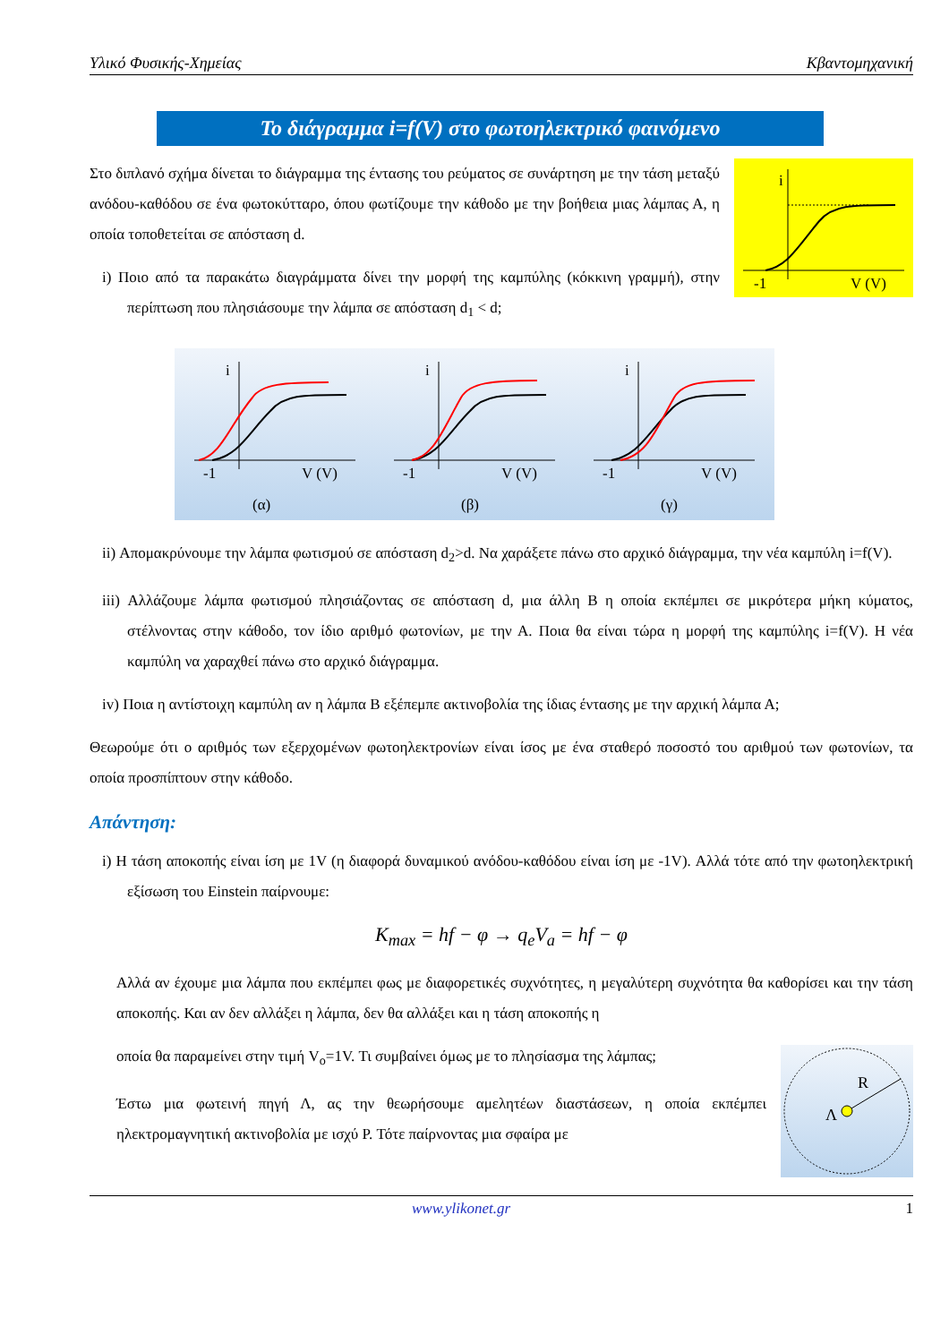Υλικό Φυσικής-Χημείας Κβαντομηχανική
Το διάγραμμα i=f(V) στο φωτοηλεκτρικό φαινόμενο
Στο διπλανό σχήμα δίνεται το διάγραμμα της έντασης του ρεύματος σε συνάρτηση με την τάση μεταξύ ανόδου-καθόδου σε ένα φωτοκύτταρο, όπου φωτίζουμε την κάθοδο με την βοήθεια μιας λάμπας Α, η οποία τοποθετείται σε απόσταση d.
i) Ποιο από τα παρακάτω διαγράμματα δίνει την μορφή της καμπύλης (κόκκινη γραμμή), στην περίπτωση που πλησιάσουμε την λάμπα σε απόσταση d<sub>1</sub> < d;
i
-1
V (V)
i
-1
V (V)
(α)
i
-1
V (V)
(β)
i
-1
V (V)
(γ)
ii) Απομακρύνουμε την λάμπα φωτισμού σε απόσταση d<sub>2</sub>>d. Να χαράξετε πάνω στο αρχικό διάγραμμα, την νέα καμπύλη i=f(V).
iii) Αλλάζουμε λάμπα φωτισμού πλησιάζοντας σε απόσταση d, μια άλλη Β η οποία εκπέμπει σε μικρότερα μήκη κύματος, στέλνοντας στην κάθοδο, τον ίδιο αριθμό φωτονίων, με την Α. Ποια θα είναι τώρα η μορφή της καμπύλης i=f(V). Η νέα καμπύλη να χαραχθεί πάνω στο αρχικό διάγραμμα.
iv) Ποια η αντίστοιχη καμπύλη αν η λάμπα Β εξέπεμπε ακτινοβολία της ίδιας έντασης με την αρχική λάμπα Α;
Θεωρούμε ότι ο αριθμός των εξερχομένων φωτοηλεκτρονίων είναι ίσος με ένα σταθερό ποσοστό του αριθμού των φωτονίων, τα οποία προσπίπτουν στην κάθοδο.
Απάντηση:
i) Η τάση αποκοπής είναι ίση με 1V (η διαφορά δυναμικού ανόδου-καθόδου είναι ίση με -1V). Αλλά τότε από την φωτοηλεκτρική εξίσωση του Einstein παίρνουμε:
K<sub>max</sub> = hf − φ → q<sub>e</sub>V<sub>a</sub> = hf − φ
Αλλά αν έχουμε μια λάμπα που εκπέμπει φως με διαφορετικές συχνότητες, η μεγαλύτερη συχνότητα θα καθορίσει και την τάση αποκοπής. Και αν δεν αλλάξει η λάμπα, δεν θα αλλάξει και η τάση αποκοπής η
οποία θα παραμείνει στην τιμή V<sub>o</sub>=1V. Τι συμβαίνει όμως με το πλησίασμα της λάμπας;
Έστω μια φωτεινή πηγή Λ, ας την θεωρήσουμε αμελητέων διαστάσεων, η οποία εκπέμπει ηλεκτρομαγνητική ακτινοβολία με ισχύ P. Τότε παίρνοντας μια σφαίρα με
R
Λ
www.ylikonet.gr 1